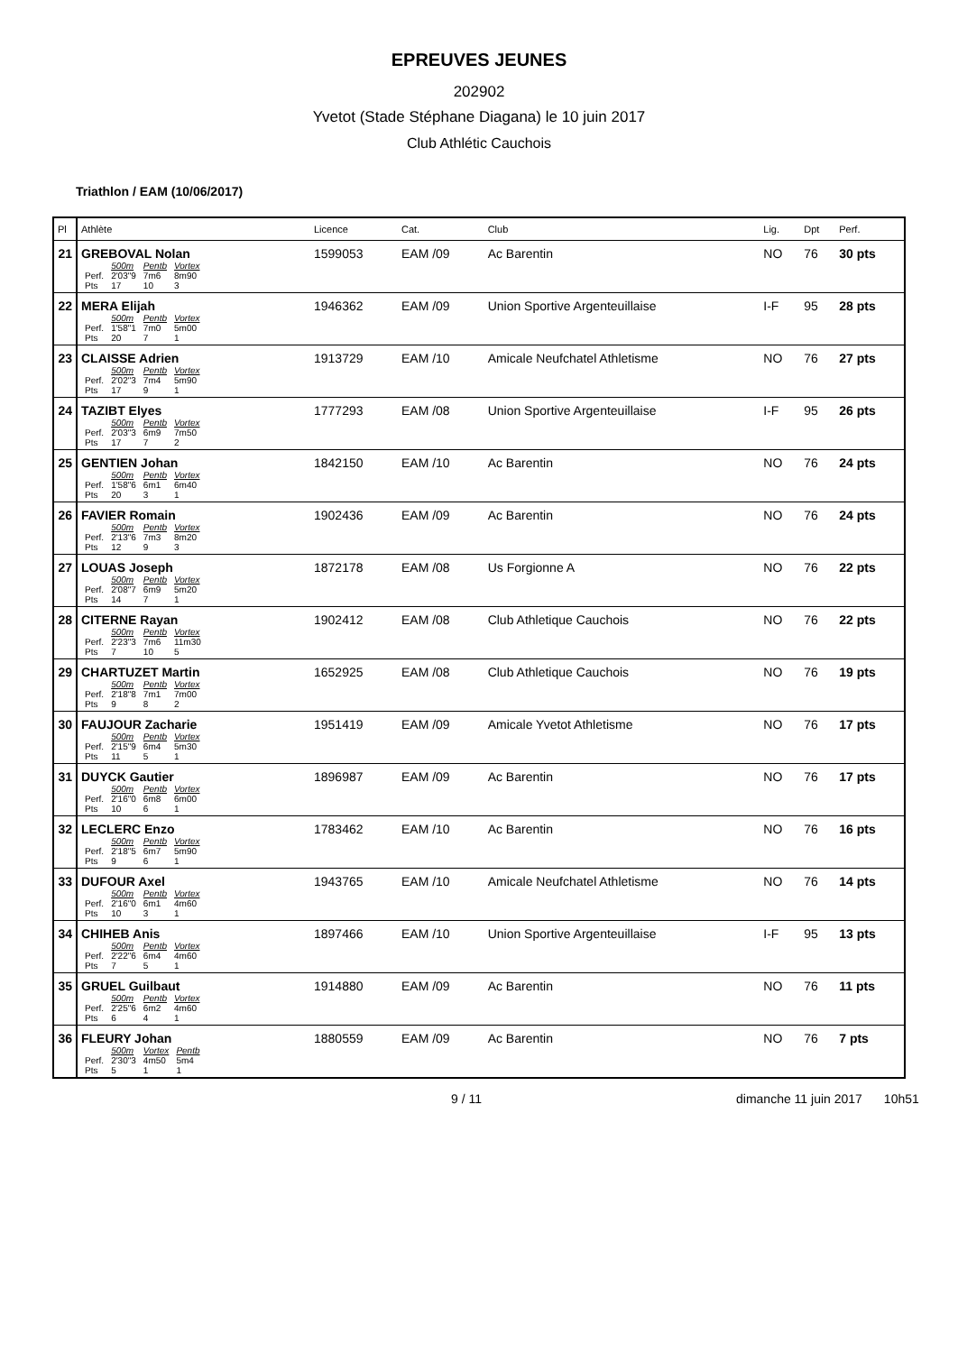EPREUVES JEUNES
202902
Yvetot (Stade Stéphane Diagana) le 10 juin 2017
Club Athlétic Cauchois
Triathlon / EAM (10/06/2017)
| Pl | Athlète | Licence | Cat. | Club | Lig. | Dpt | Perf. |
| --- | --- | --- | --- | --- | --- | --- | --- |
| 21 | GREBOVAL Nolan / / 500m / Pentb / Vortex / / Perf. / 2'03"9 / 7m6 / 8m90 / / Pts / 17 / 10 / 3 / | 1599053 | EAM /09 | Ac Barentin | NO | 76 | 30 pts |
| 22 | MERA Elijah / / 500m / Pentb / Vortex / / Perf. / 1'58"1 / 7m0 / 5m00 / / Pts / 20 / 7 / 1 / | 1946362 | EAM /09 | Union Sportive Argenteuillaise | I-F | 95 | 28 pts |
| 23 | CLAISSE Adrien / / 500m / Pentb / Vortex / / Perf. / 2'02"3 / 7m4 / 5m90 / / Pts / 17 / 9 / 1 / | 1913729 | EAM /10 | Amicale Neufchatel Athletisme | NO | 76 | 27 pts |
| 24 | TAZIBT Elyes / / 500m / Pentb / Vortex / / Perf. / 2'03"3 / 6m9 / 7m50 / / Pts / 17 / 7 / 2 / | 1777293 | EAM /08 | Union Sportive Argenteuillaise | I-F | 95 | 26 pts |
| 25 | GENTIEN Johan / / 500m / Pentb / Vortex / / Perf. / 1'58"6 / 6m1 / 6m40 / / Pts / 20 / 3 / 1 / | 1842150 | EAM /10 | Ac Barentin | NO | 76 | 24 pts |
| 26 | FAVIER Romain / / 500m / Pentb / Vortex / / Perf. / 2'13"6 / 7m3 / 8m20 / / Pts / 12 / 9 / 3 / | 1902436 | EAM /09 | Ac Barentin | NO | 76 | 24 pts |
| 27 | LOUAS Joseph / / 500m / Pentb / Vortex / / Perf. / 2'08"7 / 6m9 / 5m20 / / Pts / 14 / 7 / 1 / | 1872178 | EAM /08 | Us Forgionne A | NO | 76 | 22 pts |
| 28 | CITERNE Rayan / / 500m / Pentb / Vortex / / Perf. / 2'23"3 / 7m6 / 11m30 / / Pts / 7 / 10 / 5 / | 1902412 | EAM /08 | Club Athletique Cauchois | NO | 76 | 22 pts |
| 29 | CHARTUZET Martin / / 500m / Pentb / Vortex / / Perf. / 2'18"8 / 7m1 / 7m00 / / Pts / 9 / 8 / 2 / | 1652925 | EAM /08 | Club Athletique Cauchois | NO | 76 | 19 pts |
| 30 | FAUJOUR Zacharie / / 500m / Pentb / Vortex / / Perf. / 2'15"9 / 6m4 / 5m30 / / Pts / 11 / 5 / 1 / | 1951419 | EAM /09 | Amicale Yvetot Athletisme | NO | 76 | 17 pts |
| 31 | DUYCK Gautier / / 500m / Pentb / Vortex / / Perf. / 2'16"0 / 6m8 / 6m00 / / Pts / 10 / 6 / 1 / | 1896987 | EAM /09 | Ac Barentin | NO | 76 | 17 pts |
| 32 | LECLERC Enzo / / 500m / Pentb / Vortex / / Perf. / 2'18"5 / 6m7 / 5m90 / / Pts / 9 / 6 / 1 / | 1783462 | EAM /10 | Ac Barentin | NO | 76 | 16 pts |
| 33 | DUFOUR Axel / / 500m / Pentb / Vortex / / Perf. / 2'16"0 / 6m1 / 4m60 / / Pts / 10 / 3 / 1 / | 1943765 | EAM /10 | Amicale Neufchatel Athletisme | NO | 76 | 14 pts |
| 34 | CHIHEB Anis / / 500m / Pentb / Vortex / / Perf. / 2'22"6 / 6m4 / 4m60 / / Pts / 7 / 5 / 1 / | 1897466 | EAM /10 | Union Sportive Argenteuillaise | I-F | 95 | 13 pts |
| 35 | GRUEL Guilbaut / / 500m / Pentb / Vortex / / Perf. / 2'25"6 / 6m2 / 4m60 / / Pts / 6 / 4 / 1 / | 1914880 | EAM /09 | Ac Barentin | NO | 76 | 11 pts |
| 36 | FLEURY Johan / / 500m / Vortex / Pentb / / Perf. / 2'30"3 / 4m50 / 5m4 / / Pts / 5 / 1 / 1 / | 1880559 | EAM /09 | Ac Barentin | NO | 76 | 7 pts |
9 / 11 dimanche 11 juin 2017 10h51